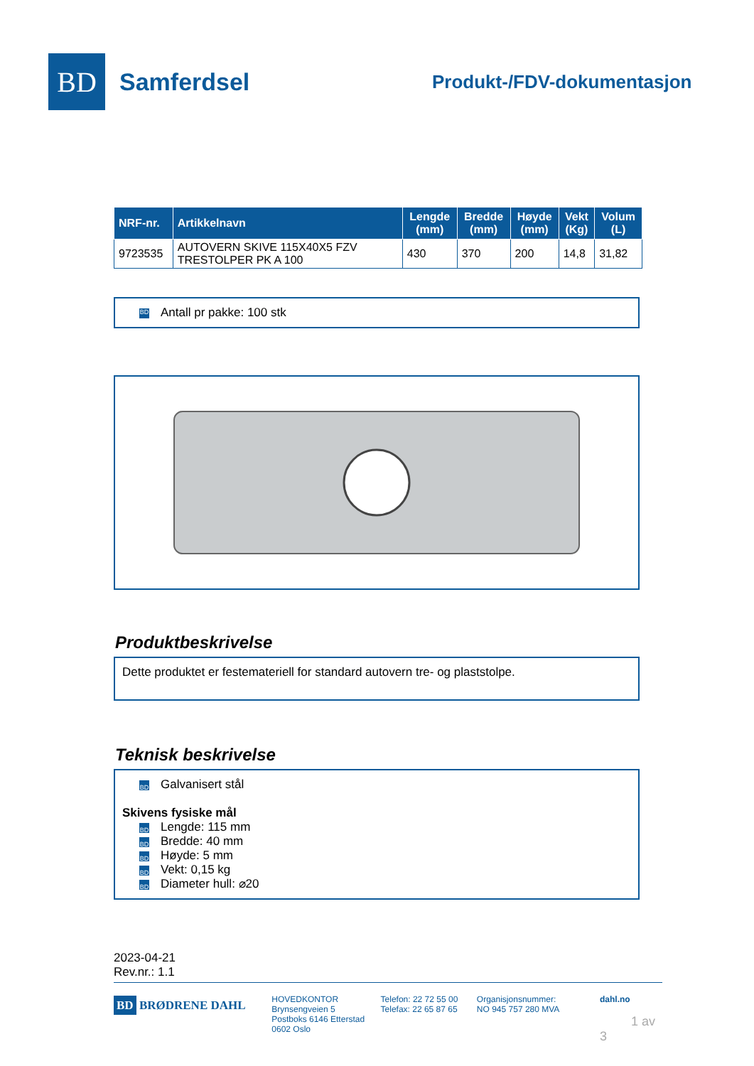BD
Samferdsel
Produkt-/FDV-dokumentasjon
| NRF-nr. | Artikkelnavn | Lengde (mm) | Bredde (mm) | Høyde (mm) | Vekt (Kg) | Volum (L) |
| --- | --- | --- | --- | --- | --- | --- |
| 9723535 | AUTOVERN SKIVE 115X40X5 FZV TRESTOLPER PK A 100 | 430 | 370 | 200 | 14,8 | 31,82 |
BD Antall pr pakke: 100 stk
Produktbeskrivelse
Dette produktet er festemateriell for standard autovern tre- og plaststolpe.
Teknisk beskrivelse
BD Galvanisert stål
Skivens fysiske mål
BD Lengde: 115 mm
BD Bredde: 40 mm
BD Høyde: 5 mm
BD Vekt: 0,15 kg
BD Diameter hull: ⌀20
2023-04-21
Rev.nr.: 1.1
BD BRØDRENE DAHL
HOVEDKONTOR
Brynsengveien 5
Postboks 6146 Etterstad
0602 Oslo
Telefon: 22 72 55 00
Telefax: 22 65 87 65
Organisjonsnummer:
NO 945 757 280 MVA
dahl.no
1 av 3